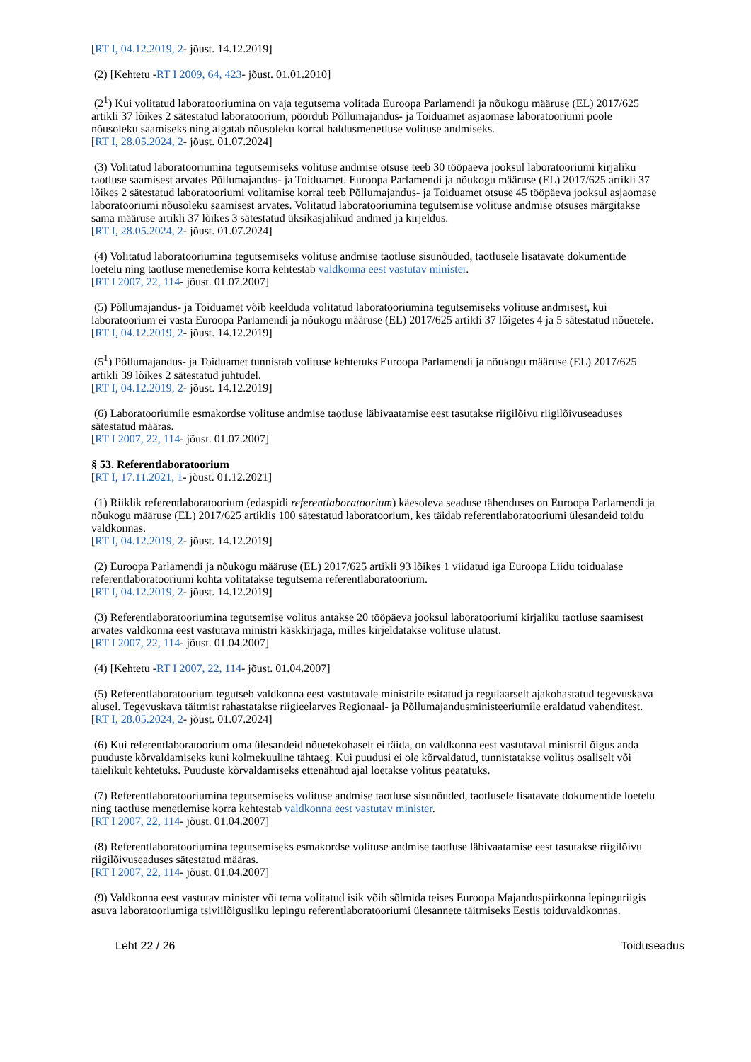[RT I, 04.12.2019, 2- jõust. 14.12.2019]
(2) [Kehtetu -RT I 2009, 64, 423- jõust. 01.01.2010]
(2<sup>1</sup>) Kui volitatud laboratooriumina on vaja tegutsema volitada Euroopa Parlamendi ja nõukogu määruse (EL) 2017/625 artikli 37 lõikes 2 sätestatud laboratoorium, pöördub Põllumajandus- ja Toiduamet asjaomase laboratooriumi poole nõusoleku saamiseks ning algatab nõusoleku korral haldusmenetluse volituse andmiseks.
[RT I, 28.05.2024, 2- jõust. 01.07.2024]
(3) Volitatud laboratooriumina tegutsemiseks volituse andmise otsuse teeb 30 tööpäeva jooksul laboratooriumi kirjaliku taotluse saamisest arvates Põllumajandus- ja Toiduamet. Euroopa Parlamendi ja nõukogu määruse (EL) 2017/625 artikli 37 lõikes 2 sätestatud laboratooriumi volitamise korral teeb Põllumajandus- ja Toiduamet otsuse 45 tööpäeva jooksul asjaomase laboratooriumi nõusoleku saamisest arvates. Volitatud laboratooriumina tegutsemise volituse andmise otsuses märgitakse sama määruse artikli 37 lõikes 3 sätestatud üksikasjalikud andmed ja kirjeldus.
[RT I, 28.05.2024, 2- jõust. 01.07.2024]
(4) Volitatud laboratooriumina tegutsemiseks volituse andmise taotluse sisunõuded, taotlusele lisatavate dokumentide loetelu ning taotluse menetlemise korra kehtestab valdkonna eest vastutav minister.
[RT I 2007, 22, 114- jõust. 01.07.2007]
(5) Põllumajandus- ja Toiduamet võib keelduda volitatud laboratooriumina tegutsemiseks volituse andmisest, kui laboratoorium ei vasta Euroopa Parlamendi ja nõukogu määruse (EL) 2017/625 artikli 37 lõigetes 4 ja 5 sätestatud nõuetele.
[RT I, 04.12.2019, 2- jõust. 14.12.2019]
(5<sup>1</sup>) Põllumajandus- ja Toiduamet tunnistab volituse kehtetuks Euroopa Parlamendi ja nõukogu määruse (EL) 2017/625 artikli 39 lõikes 2 sätestatud juhtudel.
[RT I, 04.12.2019, 2- jõust. 14.12.2019]
(6) Laboratooriumile esmakordse volituse andmise taotluse läbivaatamise eest tasutakse riigilõivu riigilõivuseaduses sätestatud määras.
[RT I 2007, 22, 114- jõust. 01.07.2007]
§ 53. Referentlaboratoorium
[RT I, 17.11.2021, 1- jõust. 01.12.2021]
(1) Riiklik referentlaboratoorium (edaspidi referentlaboratoorium) käesoleva seaduse tähenduses on Euroopa Parlamendi ja nõukogu määruse (EL) 2017/625 artiklis 100 sätestatud laboratoorium, kes täidab referentlaboratooriumi ülesandeid toidu valdkonnas.
[RT I, 04.12.2019, 2- jõust. 14.12.2019]
(2) Euroopa Parlamendi ja nõukogu määruse (EL) 2017/625 artikli 93 lõikes 1 viidatud iga Euroopa Liidu toidualase referentlaboratooriumi kohta volitatakse tegutsema referentlaboratoorium.
[RT I, 04.12.2019, 2- jõust. 14.12.2019]
(3) Referentlaboratooriumina tegutsemise volitus antakse 20 tööpäeva jooksul laboratooriumi kirjaliku taotluse saamisest arvates valdkonna eest vastutava ministri käskkirjaga, milles kirjeldatakse volituse ulatust.
[RT I 2007, 22, 114- jõust. 01.04.2007]
(4) [Kehtetu -RT I 2007, 22, 114- jõust. 01.04.2007]
(5) Referentlaboratoorium tegutseb valdkonna eest vastutavale ministrile esitatud ja regulaarselt ajakohastatud tegevuskava alusel. Tegevuskava täitmist rahastatakse riigieelarves Regionaal- ja Põllumajandusministeeriumile eraldatud vahenditest.
[RT I, 28.05.2024, 2- jõust. 01.07.2024]
(6) Kui referentlaboratoorium oma ülesandeid nõuetekohaselt ei täida, on valdkonna eest vastutaval ministril õigus anda puuduste kõrvaldamiseks kuni kolmekuuline tähtaeg. Kui puudusi ei ole kõrvaldatud, tunnistatakse volitus osaliselt või täielikult kehtetuks. Puuduste kõrvaldamiseks ettenähtud ajal loetakse volitus peatatuks.
(7) Referentlaboratooriumina tegutsemiseks volituse andmise taotluse sisunõuded, taotlusele lisatavate dokumentide loetelu ning taotluse menetlemise korra kehtestab valdkonna eest vastutav minister.
[RT I 2007, 22, 114- jõust. 01.04.2007]
(8) Referentlaboratooriumina tegutsemiseks esmakordse volituse andmise taotluse läbivaatamise eest tasutakse riigilõivu riigilõivuseaduses sätestatud määras.
[RT I 2007, 22, 114- jõust. 01.04.2007]
(9) Valdkonna eest vastutav minister või tema volitatud isik võib sõlmida teises Euroopa Majanduspiirkonna lepinguriigis asuva laboratooriumiga tsiviilõigusliku lepingu referentlaboratooriumi ülesannete täitmiseks Eestis toiduvaldkonnas.
Leht 22 / 26 Toiduseadus